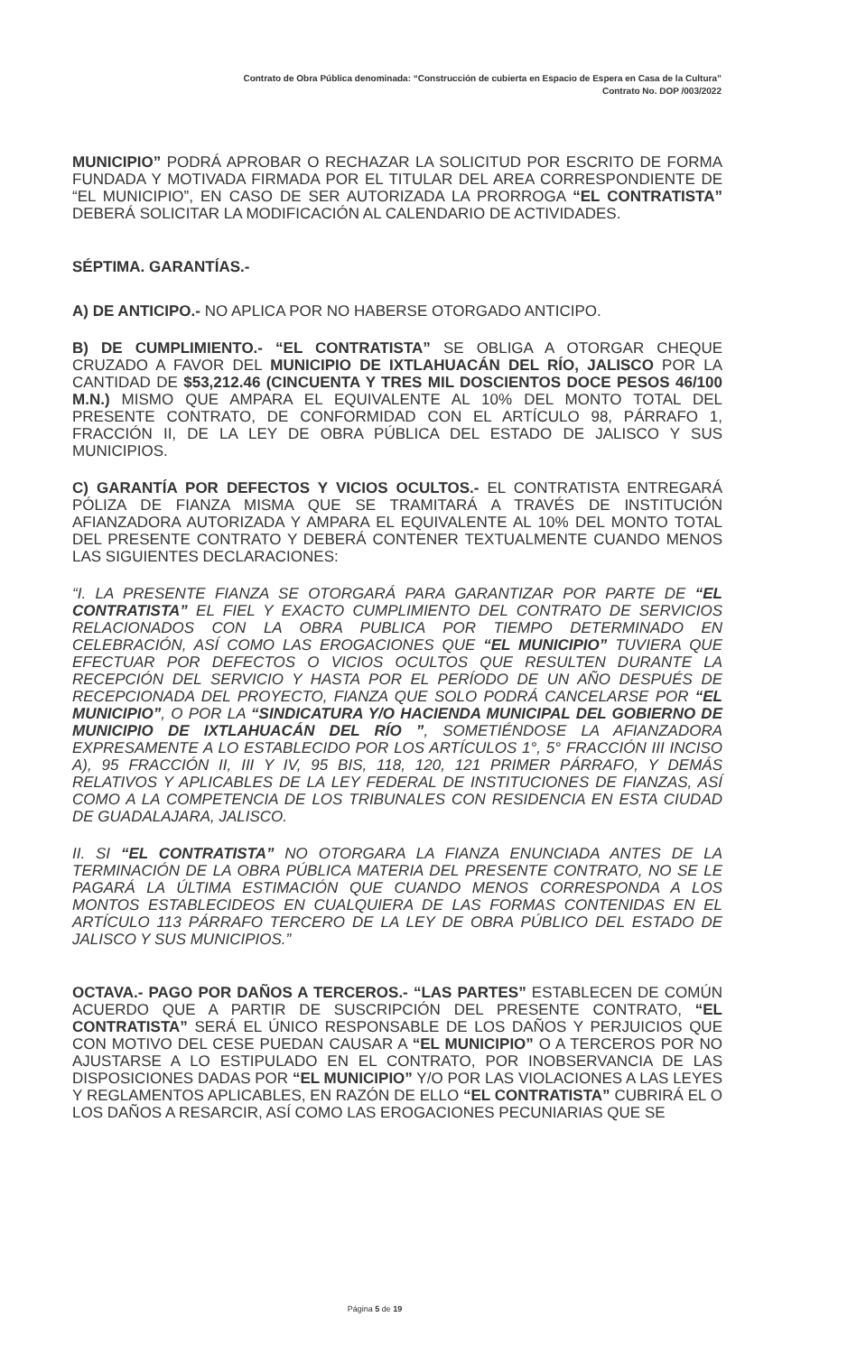Contrato de Obra Pública denominada: “Construcción de cubierta en Espacio de Espera en Casa de la Cultura”
Contrato No. DOP /003/2022
MUNICIPIO” PODRÁ APROBAR O RECHAZAR LA SOLICITUD POR ESCRITO DE FORMA FUNDADA Y MOTIVADA FIRMADA POR EL TITULAR DEL AREA CORRESPONDIENTE DE “EL MUNICIPIO”, EN CASO DE SER AUTORIZADA LA PRORROGA “EL CONTRATISTA” DEBERÁ SOLICITAR LA MODIFICACIÓN AL CALENDARIO DE ACTIVIDADES.
SÉPTIMA. GARANTÍAS.-
A) DE ANTICIPO.- NO APLICA POR NO HABERSE OTORGADO ANTICIPO.
B) DE CUMPLIMIENTO.- “EL CONTRATISTA” SE OBLIGA A OTORGAR CHEQUE CRUZADO A FAVOR DEL MUNICIPIO DE IXTLAHUACÁN DEL RÍO, JALISCO POR LA CANTIDAD DE $53,212.46 (CINCUENTA Y TRES MIL DOSCIENTOS DOCE PESOS 46/100 M.N.) MISMO QUE AMPARA EL EQUIVALENTE AL 10% DEL MONTO TOTAL DEL PRESENTE CONTRATO, DE CONFORMIDAD CON EL ARTÍCULO 98, PÁRRAFO 1, FRACCIÓN II, DE LA LEY DE OBRA PÚBLICA DEL ESTADO DE JALISCO Y SUS MUNICIPIOS.
C) GARANTÍA POR DEFECTOS Y VICIOS OCULTOS.- EL CONTRATISTA ENTREGARÁ PÓLIZA DE FIANZA MISMA QUE SE TRAMITARÁ A TRAVÉS DE INSTITUCIÓN AFIANZADORA AUTORIZADA Y AMPARA EL EQUIVALENTE AL 10% DEL MONTO TOTAL DEL PRESENTE CONTRATO Y DEBERÁ CONTENER TEXTUALMENTE CUANDO MENOS LAS SIGUIENTES DECLARACIONES:
“I. LA PRESENTE FIANZA SE OTORGARÁ PARA GARANTIZAR POR PARTE DE “EL CONTRATISTA” EL FIEL Y EXACTO CUMPLIMIENTO DEL CONTRATO DE SERVICIOS RELACIONADOS CON LA OBRA PUBLICA POR TIEMPO DETERMINADO EN CELEBRACIÓN, ASÍ COMO LAS EROGACIONES QUE “EL MUNICIPIO” TUVIERA QUE EFECTUAR POR DEFECTOS O VICIOS OCULTOS QUE RESULTEN DURANTE LA RECEPCIÓN DEL SERVICIO Y HASTA POR EL PERÍODO DE UN AÑO DESPUÉS DE RECEPCIONADA DEL PROYECTO, FIANZA QUE SOLO PODRÁ CANCELARSE POR “EL MUNICIPIO”, O POR LA “SINDICATURA Y/O HACIENDA MUNICIPAL DEL GOBIERNO DE MUNICIPIO DE IXTLAHUACÁN DEL RÍO ”, SOMETIÉNDOSE LA AFIANZADORA EXPRESAMENTE A LO ESTABLECIDO POR LOS ARTÍCULOS 1°, 5° FRACCIÓN III INCISO A), 95 FRACCIÓN II, III Y IV, 95 BIS, 118, 120, 121 PRIMER PÁRRAFO, Y DEMÁS RELATIVOS Y APLICABLES DE LA LEY FEDERAL DE INSTITUCIONES DE FIANZAS, ASÍ COMO A LA COMPETENCIA DE LOS TRIBUNALES CON RESIDENCIA EN ESTA CIUDAD DE GUADALAJARA, JALISCO.
II. SI “EL CONTRATISTA” NO OTORGARA LA FIANZA ENUNCIADA ANTES DE LA TERMINACIÓN DE LA OBRA PÚBLICA MATERIA DEL PRESENTE CONTRATO, NO SE LE PAGARÁ LA ÚLTIMA ESTIMACIÓN QUE CUANDO MENOS CORRESPONDA A LOS MONTOS ESTABLECIDEOS EN CUALQUIERA DE LAS FORMAS CONTENIDAS EN EL ARTÍCULO 113 PÁRRAFO TERCERO DE LA LEY DE OBRA PÚBLICO DEL ESTADO DE JALISCO Y SUS MUNICIPIOS.”
OCTAVA.- PAGO POR DAÑOS A TERCEROS.- “LAS PARTES” ESTABLECEN DE COMÚN ACUERDO QUE A PARTIR DE SUSCRIPCIÓN DEL PRESENTE CONTRATO, “EL CONTRATISTA” SERÁ EL ÚNICO RESPONSABLE DE LOS DAÑOS Y PERJUICIOS QUE CON MOTIVO DEL CESE PUEDAN CAUSAR A “EL MUNICIPIO” O A TERCEROS POR NO AJUSTARSE A LO ESTIPULADO EN EL CONTRATO, POR INOBSERVANCIA DE LAS DISPOSICIONES DADAS POR “EL MUNICIPIO” Y/O POR LAS VIOLACIONES A LAS LEYES Y REGLAMENTOS APLICABLES, EN RAZÓN DE ELLO “EL CONTRATISTA” CUBRIRÁ EL O LOS DAÑOS A RESARCIR, ASÍ COMO LAS EROGACIONES PECUNIARIAS QUE SE
Página 5 de 19